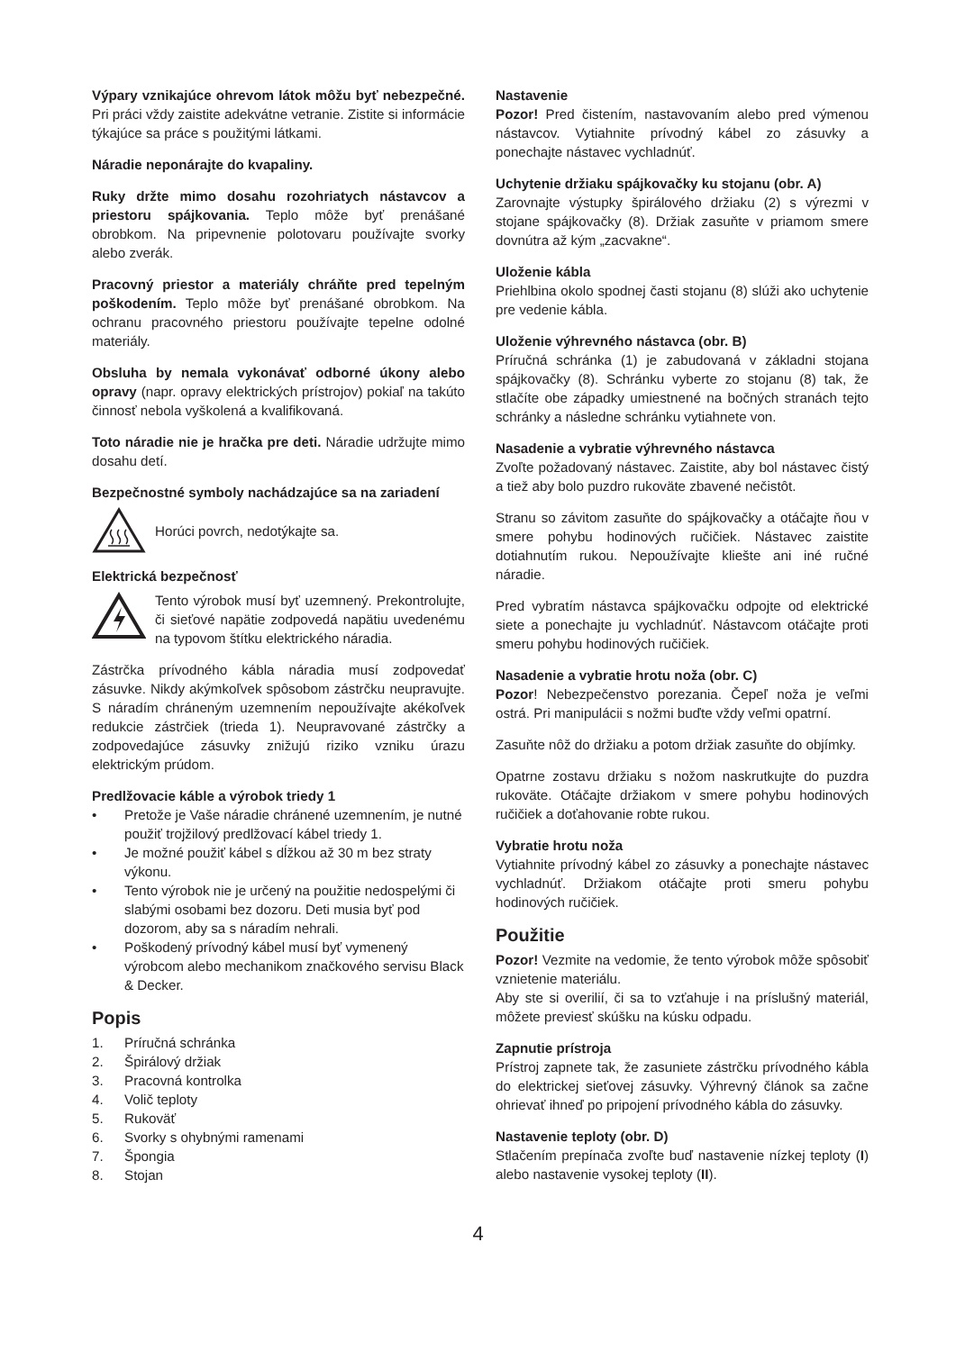Výpary vznikajúce ohrevom látok môžu byť nebezpečné. Pri práci vždy zaistite adekvátne vetranie. Zistite si informácie týkajúce sa práce s použitými látkami.
Náradie neponárajte do kvapaliny.
Ruky držte mimo dosahu rozohriatych nástavcov a priestoru spájkovania. Teplo môže byť prenášané obrobkom. Na pripevnenie polotovaru používajte svorky alebo zverák.
Pracovný priestor a materiály chráňte pred tepelným poškodením. Teplo môže byť prenášané obrobkom. Na ochranu pracovného priestoru používajte tepelne odolné materiály.
Obsluha by nemala vykonávať odborné úkony alebo opravy (napr. opravy elektrických prístrojov) pokiaľ na takúto činnosť nebola vyškolená a kvalifikovaná.
Toto náradie nie je hračka pre deti. Náradie udržujte mimo dosahu detí.
Bezpečnostné symboly nachádzajúce sa na zariadení
Horúci povrch, nedotýkajte sa.
Elektrická bezpečnosť
Tento výrobok musí byť uzemnený. Prekontrolujte, či sieťové napätie zodpovedá napätiu uvedenému na typovom štítku elektrického náradia.
Zástrčka prívodného kábla náradia musí zodpovedať zásuvke. Nikdy akýmkoľvek spôsobom zástrčku neupravujte. S náradím chráneným uzemnením nepoužívajte akékoľvek redukcie zástrčiek (trieda 1). Neupravované zástrčky a zodpovedajúce zásuvky znižujú riziko vzniku úrazu elektrickým prúdom.
Predlžovacie káble a výrobok triedy 1
• Pretože je Vaše náradie chránené uzemnením, je nutné použiť trojžilový predlžovací kábel triedy 1.
• Je možné použiť kábel s dĺžkou až 30 m bez straty výkonu.
• Tento výrobok nie je určený na použitie nedospelými či slabými osobami bez dozoru. Deti musia byť pod dozorom, aby sa s náradím nehrali.
• Poškodený prívodný kábel musí byť vymenený výrobcom alebo mechanikom značkového servisu Black & Decker.
Popis
1. Príručná schránka
2. Špirálový držiak
3. Pracovná kontrolka
4. Volič teploty
5. Rukoväť
6. Svorky s ohybnými ramenami
7. Špongia
8. Stojan
Nastavenie
Pozor! Pred čistením, nastavovaním alebo pred výmenou nástavcov. Vytiahnite prívodný kábel zo zásuvky a ponechajte nástavec vychladnúť.
Uchytenie držiaku spájkovačky ku stojanu (obr. A)
Zarovnajte výstupky špirálového držiaku (2) s výrezmi v stojane spájkovačky (8). Držiak zasuňte v priamom smere dovnútra až kým „zacvakne“.
Uloženie kábla
Priehlbina okolo spodnej časti stojanu (8) slúži ako uchytenie pre vedenie kábla.
Uloženie výhrevného nástavca (obr. B)
Príručná schránka (1) je zabudovaná v základni stojana spájkovačky (8). Schránku vyberte zo stojanu (8) tak, že stlačíte obe západky umiestnené na bočných stranách tejto schránky a následne schránku vytiahnete von.
Nasadenie a vybratie výhrevného nástavca
Zvoľte požadovaný nástavec. Zaistite, aby bol nástavec čistý a tiež aby bolo puzdro rukoväte zbavené nečistôt.
Stranu so závitom zasuňte do spájkovačky a otáčajte ňou v smere pohybu hodinových ručičiek. Nástavec zaistite dotiahnutím rukou. Nepoužívajte kliešte ani iné ručné náradie.
Pred vybratím nástavca spájkovačku odpojte od elektrické siete a ponechajte ju vychladnúť. Nástavcom otáčajte proti smeru pohybu hodinových ručičiek.
Nasadenie a vybratie hrotu noža (obr. C)
Pozor! Nebezpečenstvo porezania. Čepeľ noža je veľmi ostrá. Pri manipulácii s nožmi buďte vždy veľmi opatrní.
Zasuňte nôž do držiaku a potom držiak zasuňte do objímky.
Opatrne zostavu držiaku s nožom naskrutkujte do puzdra rukoväte. Otáčajte držiakom v smere pohybu hodinových ručičiek a doťahovanie robte rukou.
Vybratie hrotu noža
Vytiahnite prívodný kábel zo zásuvky a ponechajte nástavec vychladnúť. Držiakom otáčajte proti smeru pohybu hodinových ručičiek.
Použitie
Pozor! Vezmite na vedomie, že tento výrobok môže spôsobiť vznietenie materiálu.
Aby ste si overilií, či sa to vzťahuje i na príslušný materiál, môžete previesť skúšku na kúsku odpadu.
Zapnutie prístroja
Prístroj zapnete tak, že zasuniete zástrčku prívodného kábla do elektrickej sieťovej zásuvky. Výhrevný článok sa začne ohrievať ihneď po pripojení prívodného kábla do zásuvky.
Nastavenie teploty (obr. D)
Stlačením prepínača zvoľte buď nastavenie nízkej teploty (I) alebo nastavenie vysokej teploty (II).
4